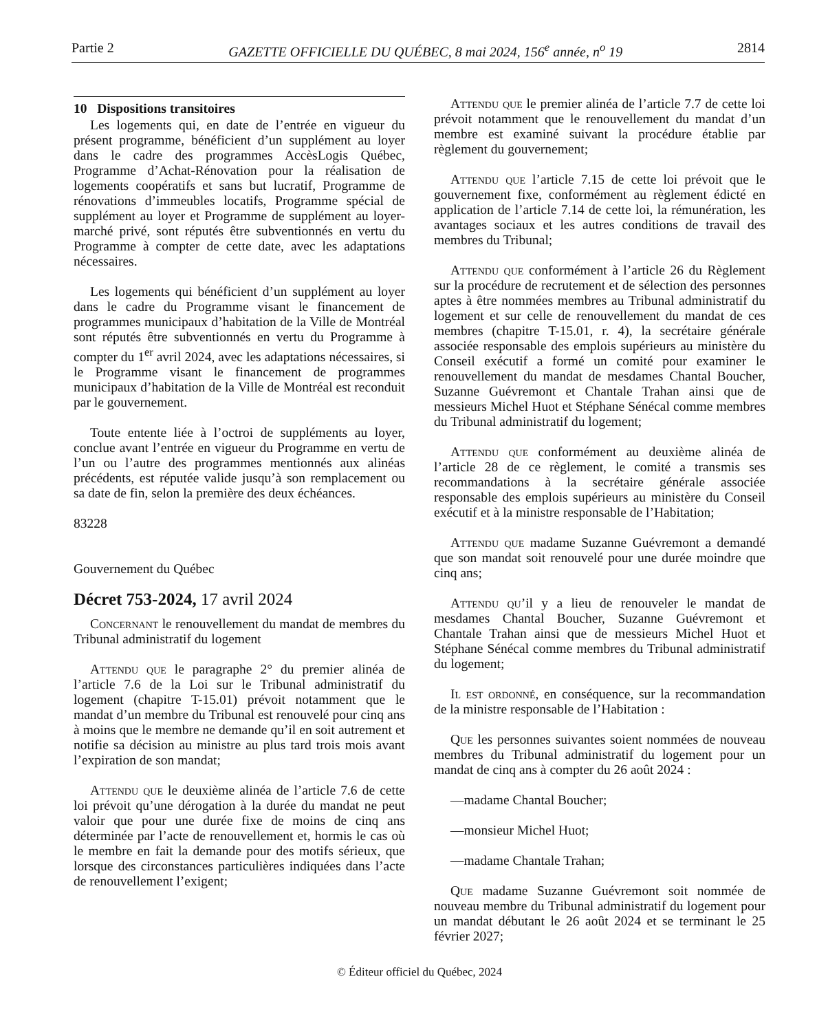Partie 2 GAZETTE OFFICIELLE DU QUÉBEC, 8 mai 2024, 156<sup>e</sup> année, n<sup>o</sup> 19 2814
10 Dispositions transitoires
Les logements qui, en date de l’entrée en vigueur du présent programme, bénéficient d’un supplément au loyer dans le cadre des programmes AccèsLogis Québec, Programme d’Achat-Rénovation pour la réalisation de logements coopératifs et sans but lucratif, Programme de rénovations d’immeubles locatifs, Programme spécial de supplément au loyer et Programme de supplément au loyer-marché privé, sont réputés être subventionnés en vertu du Programme à compter de cette date, avec les adaptations nécessaires.
Les logements qui bénéficient d’un supplément au loyer dans le cadre du Programme visant le financement de programmes municipaux d’habitation de la Ville de Montréal sont réputés être subventionnés en vertu du Programme à compter du 1<sup>er</sup> avril 2024, avec les adaptations nécessaires, si le Programme visant le financement de programmes municipaux d’habitation de la Ville de Montréal est reconduit par le gouvernement.
Toute entente liée à l’octroi de suppléments au loyer, conclue avant l’entrée en vigueur du Programme en vertu de l’un ou l’autre des programmes mentionnés aux alinéas précédents, est réputée valide jusqu’à son remplacement ou sa date de fin, selon la première des deux échéances.
83228
Gouvernement du Québec
Décret 753-2024, 17 avril 2024
Concernant le renouvellement du mandat de membres du Tribunal administratif du logement
Attendu que le paragraphe 2° du premier alinéa de l’article 7.6 de la Loi sur le Tribunal administratif du logement (chapitre T-15.01) prévoit notamment que le mandat d’un membre du Tribunal est renouvelé pour cinq ans à moins que le membre ne demande qu’il en soit autrement et notifie sa décision au ministre au plus tard trois mois avant l’expiration de son mandat;
Attendu que le deuxième alinéa de l’article 7.6 de cette loi prévoit qu’une dérogation à la durée du mandat ne peut valoir que pour une durée fixe de moins de cinq ans déterminée par l’acte de renouvellement et, hormis le cas où le membre en fait la demande pour des motifs sérieux, que lorsque des circonstances particulières indiquées dans l’acte de renouvellement l’exigent;
Attendu que le premier alinéa de l’article 7.7 de cette loi prévoit notamment que le renouvellement du mandat d’un membre est examiné suivant la procédure établie par règlement du gouvernement;
Attendu que l’article 7.15 de cette loi prévoit que le gouvernement fixe, conformément au règlement édicté en application de l’article 7.14 de cette loi, la rémunération, les avantages sociaux et les autres conditions de travail des membres du Tribunal;
Attendu que conformément à l’article 26 du Règlement sur la procédure de recrutement et de sélection des personnes aptes à être nommées membres au Tribunal administratif du logement et sur celle de renouvellement du mandat de ces membres (chapitre T-15.01, r. 4), la secrétaire générale associée responsable des emplois supérieurs au ministère du Conseil exécutif a formé un comité pour examiner le renouvellement du mandat de mesdames Chantal Boucher, Suzanne Guévremont et Chantale Trahan ainsi que de messieurs Michel Huot et Stéphane Sénécal comme membres du Tribunal administratif du logement;
Attendu que conformément au deuxième alinéa de l’article 28 de ce règlement, le comité a transmis ses recommandations à la secrétaire générale associée responsable des emplois supérieurs au ministère du Conseil exécutif et à la ministre responsable de l’Habitation;
Attendu que madame Suzanne Guévremont a demandé que son mandat soit renouvelé pour une durée moindre que cinq ans;
Attendu qu’il y a lieu de renouveler le mandat de mesdames Chantal Boucher, Suzanne Guévremont et Chantale Trahan ainsi que de messieurs Michel Huot et Stéphane Sénécal comme membres du Tribunal administratif du logement;
Il est ordonné, en conséquence, sur la recommandation de la ministre responsable de l’Habitation :
Que les personnes suivantes soient nommées de nouveau membres du Tribunal administratif du logement pour un mandat de cinq ans à compter du 26 août 2024 :
—madame Chantal Boucher;
—monsieur Michel Huot;
—madame Chantale Trahan;
Que madame Suzanne Guévremont soit nommée de nouveau membre du Tribunal administratif du logement pour un mandat débutant le 26 août 2024 et se terminant le 25 février 2027;
© Éditeur officiel du Québec, 2024